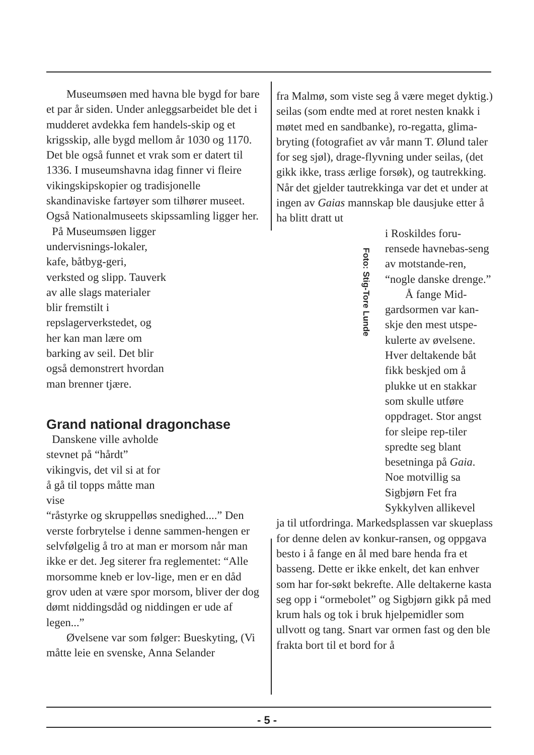Museumsøen med havna ble bygd for bare et par år siden. Under anleggsarbeidet ble det i mudderet avdekka fem handels-skip og et krigsskip, alle bygd mellom år 1030 og 1170. Det ble også funnet et vrak som er datert til 1336. I museumshavna idag finner vi fleire vikingskipskopier og tradisjonelle skandinaviske fartøyer som tilhører museet. Også Nationalmuseets skipssamling ligger her.
På Museumsøen ligger undervisnings-lokaler, kafe, båtbyg-geri, verksted og slipp. Tauverk av alle slags materialer blir fremstilt i repslagerverkstedet, og her kan man lære om barking av seil. Det blir også demonstrert hvordan man brenner tjære.
Grand national dragonchase
Danskene ville avholde stevnet på “hårdt” vikingvis, det vil si at for å gå til topps måtte man vise
“råstyrke og skruppelløs snedighed....” Den verste forbrytelse i denne sammen-hengen er selvfølgelig å tro at man er morsom når man ikke er det. Jeg siterer fra reglementet: “Alle morsomme kneb er lov-lige, men er en dåd grov uden at være spor morsom, bliver der dog dømt niddingsdåd og niddingen er ude af legen...”
Øvelsene var som følger: Bueskyting, (Vi måtte leie en svenske, Anna Selander
fra Malmø, som viste seg å være meget dyktig.) seilas (som endte med at roret nesten knakk i møtet med en sandbanke), ro-regatta, glima-bryting (fotografiet av vår mann T. Ølund taler for seg sjøl), drage-flyvning under seilas, (det gikk ikke, trass ærlige forsøk), og tautrekking. Når det gjelder tautrekkinga var det et under at ingen av Gaias mannskap ble dausjuke etter å ha blitt dratt ut
i Roskildes foru-rensede havnebas-seng av motstande-ren, “nogle danske drenge.”
Å fange Mid-gardsormen var kan-skje den mest utspe-kulerte av øvelsene. Hver deltakende båt fikk beskjed om å plukke ut en stakkar som skulle utføre oppdraget. Stor angst for sleipe rep-tiler spredte seg blant besetninga på Gaia. Noe motvillig sa Sigbjørn Fet fra Sykkylven allikevel
ja til utfordringa. Markedsplassen var skueplass for denne delen av konkur-ransen, og oppgava besto i å fange en ål med bare henda fra et basseng. Dette er ikke enkelt, det kan enhver som har for-søkt bekrefte. Alle deltakerne kasta seg opp i “ormebolet” og Sigbjørn gikk på med krum hals og tok i bruk hjelpemidler som ullvott og tang. Snart var ormen fast og den ble frakta bort til et bord for å
Foto: Stig-Tore Lunde
- 5 -